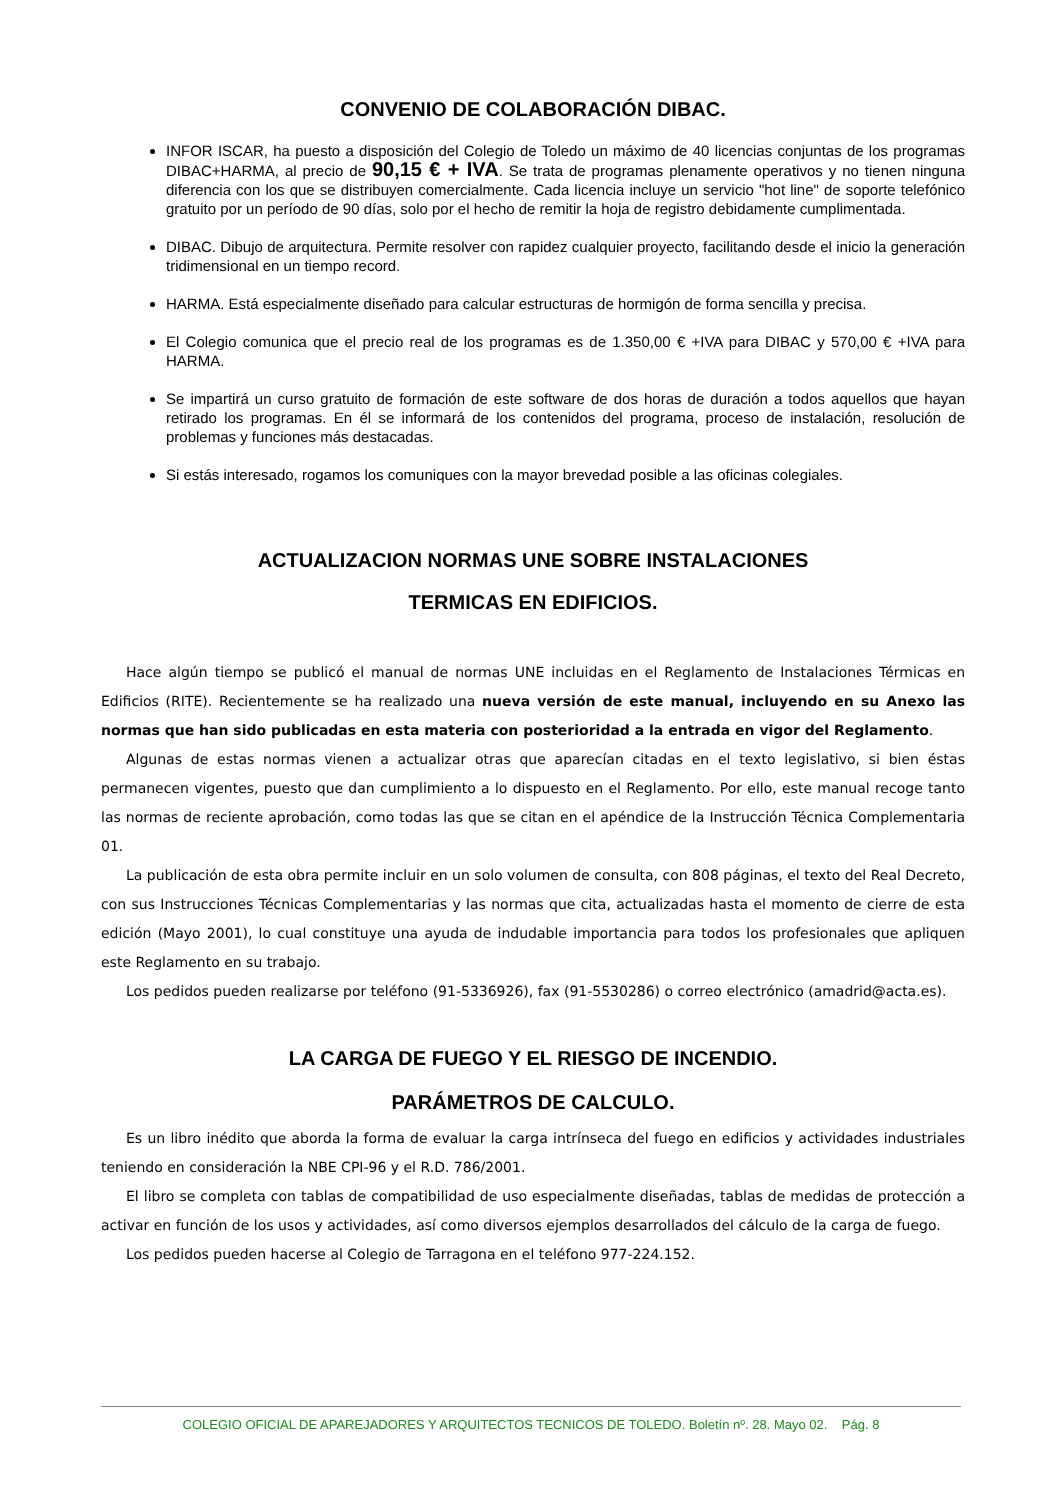CONVENIO DE COLABORACIÓN DIBAC.
INFOR ISCAR, ha puesto a disposición del Colegio de Toledo un máximo de 40 licencias conjuntas de los programas DIBAC+HARMA, al precio de 90,15 € + IVA. Se trata de programas plenamente operativos y no tienen ninguna diferencia con los que se distribuyen comercialmente. Cada licencia incluye un servicio "hot line" de soporte telefónico gratuito por un período de 90 días, solo por el hecho de remitir la hoja de registro debidamente cumplimentada.
DIBAC. Dibujo de arquitectura. Permite resolver con rapidez cualquier proyecto, facilitando desde el inicio la generación tridimensional en un tiempo record.
HARMA. Está especialmente diseñado para calcular estructuras de hormigón de forma sencilla y precisa.
El Colegio comunica que el precio real de los programas es de 1.350,00 € +IVA para DIBAC y 570,00 € +IVA para HARMA.
Se impartirá un curso gratuito de formación de este software de dos horas de duración a todos aquellos que hayan retirado los programas. En él se informará de los contenidos del programa, proceso de instalación, resolución de problemas y funciones más destacadas.
Si estás interesado, rogamos los comuniques con la mayor brevedad posible a las oficinas colegiales.
ACTUALIZACION NORMAS UNE SOBRE INSTALACIONES
TERMICAS EN EDIFICIOS.
Hace algún tiempo se publicó el manual de normas UNE incluidas en el Reglamento de Instalaciones Térmicas en Edificios (RITE). Recientemente se ha realizado una nueva versión de este manual, incluyendo en su Anexo las normas que han sido publicadas en esta materia con posterioridad a la entrada en vigor del Reglamento.
Algunas de estas normas vienen a actualizar otras que aparecían citadas en el texto legislativo, si bien éstas permanecen vigentes, puesto que dan cumplimiento a lo dispuesto en el Reglamento. Por ello, este manual recoge tanto las normas de reciente aprobación, como todas las que se citan en el apéndice de la Instrucción Técnica Complementaria 01.
La publicación de esta obra permite incluir en un solo volumen de consulta, con 808 páginas, el texto del Real Decreto, con sus Instrucciones Técnicas Complementarias y las normas que cita, actualizadas hasta el momento de cierre de esta edición (Mayo 2001), lo cual constituye una ayuda de indudable importancia para todos los profesionales que apliquen este Reglamento en su trabajo.
Los pedidos pueden realizarse por teléfono (91-5336926), fax (91-5530286) o correo electrónico (amadrid@acta.es).
LA CARGA DE FUEGO Y EL RIESGO DE INCENDIO.
PARÁMETROS DE CALCULO.
Es un libro inédito que aborda la forma de evaluar la carga intrínseca del fuego en edificios y actividades industriales teniendo en consideración la NBE CPI-96 y el R.D. 786/2001.
El libro se completa con tablas de compatibilidad de uso especialmente diseñadas, tablas de medidas de protección a activar en función de los usos y actividades, así como diversos ejemplos desarrollados del cálculo de la carga de fuego.
Los pedidos pueden hacerse al Colegio de Tarragona en el teléfono 977-224.152.
COLEGIO OFICIAL DE APAREJADORES Y ARQUITECTOS TECNICOS DE TOLEDO. Boletín nº. 28. Mayo 02. Pág. 8